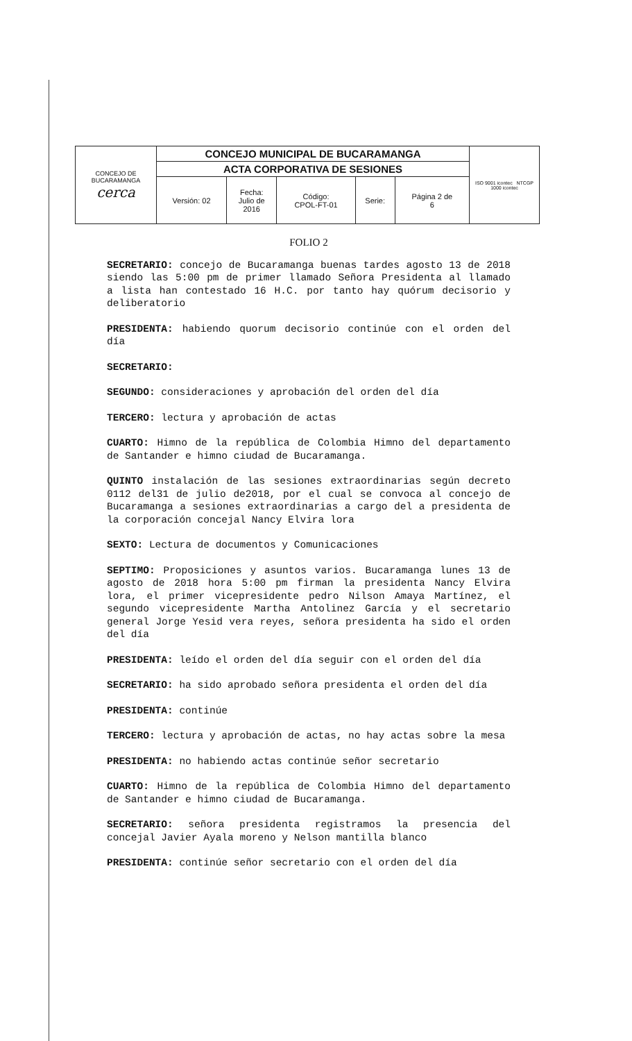| CONCEJO DE BUCARAMANGA cerca | CONCEJO MUNICIPAL DE BUCARAMANGA | | | | | ISO 9001 icontec NTCGP 1000 icontec |
| | ACTA CORPORATIVA DE SESIONES | | | | | |
| | Versión: 02 | Fecha: Julio de 2016 | Código: CPOL-FT-01 | Serie: | Página 2 de 6 | |
FOLIO 2
SECRETARIO: concejo de Bucaramanga buenas tardes agosto 13 de 2018 siendo las 5:00 pm de primer llamado Señora Presidenta al llamado a lista han contestado 16 H.C. por tanto hay quórum decisorio y deliberatorio
PRESIDENTA: habiendo quorum decisorio continúe con el orden del día
SECRETARIO:
SEGUNDO: consideraciones y aprobación del orden del día
TERCERO: lectura y aprobación de actas
CUARTO: Himno de la república de Colombia Himno del departamento de Santander e himno ciudad de Bucaramanga.
QUINTO instalación de las sesiones extraordinarias según decreto 0112 del31 de julio de2018, por el cual se convoca al concejo de Bucaramanga a sesiones extraordinarias a cargo del a presidenta de la corporación concejal Nancy Elvira lora
SEXTO: Lectura de documentos y Comunicaciones
SEPTIMO: Proposiciones y asuntos varios. Bucaramanga lunes 13 de agosto de 2018 hora 5:00 pm firman la presidenta Nancy Elvira lora, el primer vicepresidente pedro Nilson Amaya Martínez, el segundo vicepresidente Martha Antolinez García y el secretario general Jorge Yesid vera reyes, señora presidenta ha sido el orden del día
PRESIDENTA: leído el orden del día seguir con el orden del día
SECRETARIO: ha sido aprobado señora presidenta el orden del día
PRESIDENTA: continúe
TERCERO: lectura y aprobación de actas, no hay actas sobre la mesa
PRESIDENTA: no habiendo actas continúe señor secretario
CUARTO: Himno de la república de Colombia Himno del departamento de Santander e himno ciudad de Bucaramanga.
SECRETARIO: señora presidenta registramos la presencia del concejal Javier Ayala moreno y Nelson mantilla blanco
PRESIDENTA: continúe señor secretario con el orden del día